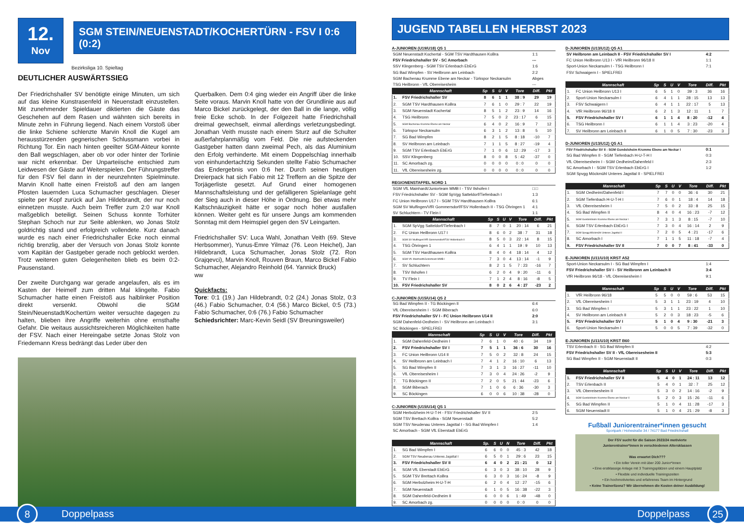12.
Nov
SGM STEIN/NEUENSTADT/KOCHERTÜRN - FSV I 0:6 (0:2)
Bezirksliga 10. Spieltag
DEUTLICHER AUSWÄRTSSIEG
Der Friedrichshaller SV benötigte einige Minuten, um sich auf das kleine Kunstrasenfeld in Neuenstadt einzustellen. Mit zunehmender Spieldauer diktierten die Gäste das Geschehen auf dem Rasen und wähnten sich bereits in Minute zehn in Führung liegend. Nach einem Vorstoß über die linke Schiene schlenzte Marvin Knoll die Kugel am herausstürzenden gegnerischen Schlussmann vorbei in Richtung Tor. Ein nach hinten geeilter SGM-Akteur konnte den Ball wegschlagen, aber ob vor oder hinter der Torlinie war nicht erkennbar. Der Unparteiische entschied zum Leidwesen der Gäste auf Weiterspielen. Der Führungstreffer für den FSV fiel dann in der neunzehnten Spielminute. Marvin Knoll hatte einen Freistoß auf den am langen Pfosten lauernden Luca Schumacher geschlagen. Dieser spielte per Kopf zurück auf Jan Hildebrandt, der nur noch einnetzen musste. Auch beim Treffer zum 2:0 war Knoll maßgeblich beteiligt. Seinen Schuss konnte Torhüter Stephan Schoch nur zur Seite ablenken, wo Jonas Stolz goldrichtig stand und erfolgreich vollendete. Kurz danach wurde es nach einer Friedrichshaller Ecke noch einmal richtig brenzlig, aber der Versuch von Jonas Stolz konnte vom Kapitän der Gastgeber gerade noch geblockt werden. Trotz weiteren guten Gelegenheiten blieb es beim 0:2-Pausenstand.
Der zweite Durchgang war gerade angelaufen, als es im Kasten der Heimelf zum dritten Mal klingelte. Fabio Schumacher hatte einen Freistoß aus halblinker Position direkt versenkt. Obwohl die SGM Stein/Neuenstadt/Kochertürn weiter versuchte dagegen zu halten, blieben ihre Angriffe weiterhin ohne ernsthafte Gefahr. Die weitaus aussichtsreicheren Möglichkeiten hatte der FSV. Nach einer Hereingabe setzte Jonas Stolz von Friedemann Kress bedrängt das Leder über den
Querbalken. Dem 0:4 ging wieder ein Angriff über die linke Seite voraus. Marvin Knoll hatte von der Grundlinie aus auf Marco Bickel zurückgelegt, der den Ball in die lange, völlig freie Ecke schob. In der Folgezeit hatte Friedrichshall dreimal gewechselt, einmal allerdings verletzungsbedingt. Jonathan Veith musste nach einem Sturz auf die Schulter außerfahrplanmäßig vom Feld. Die nie aufsteckenden Gastgeber hatten dann zweimal Pech, als das Aluminium den Erfolg verhinderte. Mit einem Doppelschlag innerhalb von einhundertachtzig Sekunden stellte Fabio Schumacher das Endergebnis von 0:6 her. Durch seinen heutigen Dreierpack hat sich Fabio mit 12 Treffern an die Spitze der Torjägerliste gesetzt. Auf Grund einer homogenen Mannschaftsleistung und der gefälligeren Spielanlage geht der Sieg auch in dieser Höhe in Ordnung. Bei etwas mehr Kaltschnäuzigkeit hätte er sogar noch höher ausfallen können. Weiter geht es für unsere Jungs am kommenden Sonntag mit dem Heimspiel gegen den SV Leingarten.
Friedrichshaller SV: Luca Wahl, Jonathan Veith (69. Steve Herbsommer), Yunus-Emre Yilmaz (76. Leon Heichel), Jan Hildebrandt, Luca Schumacher, Jonas Stolz (72. Ron Grajqevci), Marvin Knoll, Rouven Braun, Marco Bickel Fabio Schumacher, Alejandro Reinhold (64. Yannick Bruck)
ww
Quickfacts:
Tore: 0:1 (19.) Jan Hildebrandt, 0:2 (24.) Jonas Stolz, 0:3 (46.) Fabio Schumacher, 0:4 (56.) Marco Bickel, 0:5 (73.) Fabio Schumacher, 0:6 (76.) Fabio Schumacher
Schiedsrichter: Marc-Kevin Seidl (SV Breuningsweiler)
JUGEND TABELLEN HERBST 2023
A-JUNIOREN (U19/U18) QS 1
| SGM Neuenstadt Kochertal - SGM TSV Hardthausen KoBra | 1:1 |
| FSV Friedrichshaller SV - SC Amorbach | --- |
| SSV Klingenberg - SGM TSV Erlenbach EbErG | 1:6 |
| SG Bad Wimpfen - SV Heilbronn am Leinbach | 2:2 |
| SGM Bachenau Krumme Ebene am Neckar - Türkspor Neckarsulm | Abges |
| TSG Heilbronn - VfL Obereisesheim | --- |
| | Mannschaft | Sp | S | U | V | Tore | Diff. | Pkt |
| --- | --- | --- | --- | --- | --- | --- | --- | --- |
| 1. | FSV Friedrichshaller SV | 8 | 6 | 1 | 1 | 38 : 9 | 29 | 19 |
| 2. | SGM TSV Hardthausen KoBra | 7 | 6 | 1 | 0 | 29 : 7 | 22 | 19 |
| 3. | SGM Neuenstadt Kochertal | 8 | 5 | 1 | 2 | 23 : 9 | 14 | 16 |
| 4. | TSG Heilbronn | 7 | 5 | 0 | 2 | 23 : 17 | 6 | 15 |
| 5. | SGM Bachenau Krumme Ebene am Neckar | 6 | 4 | 0 | 2 | 16 : 9 | 7 | 12 |
| 6. | Türkspor Neckarsulm | 6 | 3 | 1 | 2 | 13 : 8 | 5 | 10 |
| 7. | SG Bad Wimpfen | 8 | 2 | 1 | 5 | 8 : 18 | -10 | 7 |
| 8. | SV Heilbronn am Leinbach | 7 | 1 | 1 | 5 | 8 : 27 | -19 | 4 |
| 9. | SGM TSV Erlenbach EbErG | 7 | 1 | 0 | 6 | 12 : 29 | -17 | 3 |
| 10. | SSV Klingenberg | 8 | 0 | 0 | 8 | 5 : 42 | -37 | 0 |
| 11. | SC Amorbach zg. | 0 | 0 | 0 | 0 | 0 : 0 | 0 | 0 |
| 11. | VfL Obereisesheim zg. | 0 | 0 | 0 | 0 | 0 : 0 | 0 | 0 |
REGIONENSTAFFEL NORD 1
| SGM VfL Mainhardt/Juniorteam MMB I - TSV Ilshofen I | □:□ |
| FSV Friedrichshaller SV - SGM SpVgg Satteldorf/Tiefenbach I | 1:3 |
| FC Union Heilbronn U17 I - SGM TSV Hardthausen KoBra | 6:1 |
| SGM SV Mulfingen/VfR Gommersdorf/FSV Hollenbach II - TSG Öhringen 1 | 4:1 |
| SV Schluchtern - TV Flein I | 1:1 |
| | Mannschaft | Sp | S | U | V | Tore | Diff. | Pkt |
| --- | --- | --- | --- | --- | --- | --- | --- | --- |
| 1. | SGM SpVgg Satteldorf/Tiefenbach I | 8 | 7 | 0 | 1 | 20 : 14 | 6 | 21 |
| 2. | FC Union Heilbronn U17 I | 8 | 6 | 0 | 2 | 38 : 7 | 31 | 18 |
| 3. | SGM SV Mulfingen/VfR Gommersdorf/FSV Hollenbach II | 8 | 5 | 0 | 3 | 22 : 14 | 8 | 15 |
| 4. | TSG Öhringen 1 | 6 | 4 | 1 | 1 | 19 : 9 | 10 | 13 |
| 5. | SGM TSV Hardthausen KoBra | 8 | 4 | 0 | 4 | 18 : 14 | 4 | 12 |
| 6. | SGM VfL Mainhardt/Juniorteam MMB I | 7 | 3 | 0 | 4 | 13 : 14 | -1 | 9 |
| 7. | SV Schluchtern | 8 | 2 | 1 | 5 | 7 : 23 | -16 | 7 |
| 8. | TSV Ilshofen I | 6 | 2 | 0 | 4 | 9 : 20 | -11 | 6 |
| 9. | TV Flein I | 7 | 1 | 2 | 4 | 8 : 16 | -8 | 5 |
| 10. | FSV Friedrichshaller SV | 8 | 0 | 2 | 6 | 4 : 27 | -23 | 2 |
C-JUNIOREN (U15/U14) QS 2
| SG Bad Wimpfen II - TG Böckingen II | 6:4 |
| VfL Obereisesheim I - SGM Biberach | 6:0 |
| FSV Friedrichshaller SV I - FC Union Heilbronn U14 II | 2:0 |
| SGM Dahenfeld-Oedheim I - SV Heilbronn am Leinbach I | 3:1 |
| SC Böckingen - SPIELFREI | |
| | Mannschaft | Sp | S | U | V | Tore | Diff. | Pkt |
| --- | --- | --- | --- | --- | --- | --- | --- | --- |
| 1. | SGM Dahenfeld-Oedheim I | 7 | 6 | 1 | 0 | 40 : 6 | 34 | 19 |
| 2. | FSV Friedrichshaller SV I | 7 | 5 | 1 | 1 | 36 : 6 | 30 | 16 |
| 3. | FC Union Heilbronn U14 II | 7 | 5 | 0 | 2 | 32 : 8 | 24 | 15 |
| 4. | SV Heilbronn am Leinbach I | 7 | 4 | 1 | 2 | 16 : 10 | 6 | 13 |
| 5. | SG Bad Wimpfen II | 7 | 3 | 1 | 3 | 16 : 27 | -11 | 10 |
| 6. | VfL Obereisesheim I | 7 | 3 | 0 | 4 | 24 : 26 | -2 | 9 |
| 7. | TG Böckingen II | 7 | 2 | 0 | 5 | 21 : 44 | -23 | 6 |
| 8. | SGM Biberach | 7 | 1 | 0 | 6 | 6 : 36 | -30 | 3 |
| 9. | SC Böckingen | 6 | 0 | 0 | 6 | 10 : 38 | -28 | 0 |
C-JUNIOREN (U15/U14) QS 1
| SGM Herbolzheim H-U-T-H - FSV Friedrichshaller SV II | 2:5 |
| SGM TSV Brettach KoBra - SGM Neuenstadt | 5:2 |
| SGM TSV Neudenau Unteres Jagsttal I - SG Bad Wimpfen I | 1:4 |
| SC Amorbach - SGM VfL Eberstadt EbErG | |
| | Mannschaft | Sp. | S | U | N | Tore | Diff. | Pkt |
| --- | --- | --- | --- | --- | --- | --- | --- | --- |
| 1. | SG Bad Wimpfen I | 6 | 6 | 0 | 0 | 45 : 3 | 42 | 18 |
| 2. | SGM TSV Neudenau Unteres Jagsttal I | 6 | 5 | 0 | 1 | 29 : 6 | 23 | 15 |
| 3. | FSV Friedrichshaller SV II | 6 | 4 | 0 | 2 | 21 : 21 | 0 | 12 |
| 4. | SGM VfL Eberstadt EbErG | 6 | 3 | 0 | 3 | 38 : 10 | 28 | 9 |
| 5. | SGM TSV Brettach KoBra | 6 | 3 | 0 | 3 | 16 : 24 | -8 | 9 |
| 6. | SGM Herbolzheim H-U-T-H | 6 | 2 | 0 | 4 | 12 : 27 | -15 | 6 |
| 7. | SGM Neuenstadt | 6 | 1 | 0 | 5 | 16 : 38 | -22 | 3 |
| 8. | SGM Dahenfeld-Oedheim II | 6 | 0 | 0 | 6 | 1 : 49 | -48 | 0 |
| 9. | SC Amorbach zg. | 0 | 0 | 0 | 0 | 0 : 0 | 0 | 0 |
D-JUNIOREN (U13/U12) QS A1
| SV Heilbronn am Leinbach II - FSV Friedrichshaller SV I | 4:2 |
| FC Union Heilbronn U13 I - VfR Heilbronn 96/18 II | 1:1 |
| Sport-Union Neckarsulm I - TSG Heilbronn I | 7:1 |
| FSV Schwaigern I - SPIELFREI | |
| | Mannschaft | Sp | S | U | V | Tore | Diff. | Pkt |
| --- | --- | --- | --- | --- | --- | --- | --- | --- |
| 1. | FC Union Heilbronn U13 I | 6 | 5 | 1 | 0 | 39 : 3 | 36 | 16 |
| 2. | Sport-Union Neckarsulm I | 6 | 4 | 1 | 1 | 28 : 15 | 13 | 13 |
| 3. | FSV Schwaigern I | 6 | 4 | 1 | 1 | 22 : 17 | 5 | 13 |
| 4. | VfR Heilbronn 96/18 II | 6 | 2 | 1 | 3 | 12 : 11 | 1 | 7 |
| 5. | FSV Friedrichshaller SV I | 6 | 1 | 1 | 4 | 8 : 20 | -12 | 4 |
| 6. | TSG Heilbronn I | 6 | 1 | 1 | 4 | 3 : 23 | -20 | 4 |
| 7. | SV Heilbronn am Leinbach II | 6 | 1 | 0 | 5 | 7 : 30 | -23 | 3 |
D-JUNIOREN (U13/U12) QS A1
| FSV Friedrichshaller SV II - SGM Gundelsheim Krumme Ebene am Neckar I | 0:1 |
| SG Bad Wimpfen II - SGM Tiefenbach H-U-T-H I | 0:3 |
| VfL Obereisesheim I - SGM Oedheim/Dahenfeld I | 2:3 |
| SC Amorbach I - SGM TSV Erlenbach EbErG I | 1:2 |
| SGM Spvgg Möckmühl Unteres Jagsttal II - SPIELFREI | |
| | Mannschaft | Sp | S | U | V | Tore | Diff. | Pkt |
| --- | --- | --- | --- | --- | --- | --- | --- | --- |
| 1. | SGM Oedheim/Dahenfeld I | 7 | 7 | 0 | 0 | 36 : 6 | 30 | 21 |
| 2. | SGM Tiefenbach H-U-T-H I | 7 | 6 | 0 | 1 | 18 : 4 | 14 | 18 |
| 3. | VfL Obereisesheim I | 7 | 5 | 0 | 2 | 33 : 8 | 25 | 15 |
| 4. | SG Bad Wimpfen II | 8 | 4 | 0 | 4 | 16 : 23 | -7 | 12 |
| 5. | SGM Gundelsheim Krumme Ebene am Neckar I | 7 | 3 | 1 | 3 | 8 : 15 | -7 | 10 |
| 6. | SGM TSV Erlenbach EbErG I | 7 | 3 | 0 | 4 | 16 : 14 | 2 | 9 |
| 7. | SGM Spvgg Möckmühl Unteres Jagsttal II | 7 | 2 | 0 | 5 | 4 : 21 | -17 | 6 |
| 8. | SC Amorbach I | 7 | 1 | 1 | 5 | 11 : 18 | -7 | 4 |
| 9. | FSV Friedrichshaller SV II | 7 | 0 | 0 | 7 | 8 : 41 | -33 | 0 |
E-JUNIOREN (U11/U10) KRST A52
| Sport-Union Neckarsulm I - SG Bad Wimpfen I | 1:4 |
| FSV Friedrichshaller SV I - SV Heilbronn am Leinbach II | 3:4 |
| VfR Heilbronn 96/18 - VfL Obereisesheim I | 9:1 |
| | Mannschaft | Sp | S | U | V | Tore | Diff. | Pkt |
| --- | --- | --- | --- | --- | --- | --- | --- | --- |
| 1. | VfR Heilbronn 96/18 | 5 | 5 | 0 | 0 | 59 : 6 | 53 | 15 |
| 2. | VfL Obereisesheim I | 5 | 3 | 1 | 1 | 23 : 19 | 4 | 10 |
| 3. | SG Bad Wimpfen I | 5 | 3 | 1 | 1 | 23 : 22 | 1 | 10 |
| 4. | SV Heilbronn am Leinbach II | 5 | 2 | 0 | 3 | 18 : 23 | -5 | 6 |
| 5. | FSV Friedrichshaller SV I | 5 | 1 | 0 | 4 | 9 : 30 | -21 | 3 |
| 6. | Sport-Union Neckarsulm I | 5 | 0 | 0 | 5 | 7 : 39 | -32 | 0 |
E-JUNIOREN (U11/U10) KRST B60
| TSV Erlenbach II - SG Bad Wimpfen II | 4:2 |
| FSV Friedrichshaller SV II - VfL Obereisesheim II | 5:3 |
| SG Bad Wimpfen II - SGM Neuenstadt II | 0:3 |
| | Mannschaft | Sp | S | U | V | Tore | Diff. | Pkt |
| --- | --- | --- | --- | --- | --- | --- | --- | --- |
| 1. | FSV Friedrichshaller SV II | 5 | 4 | 0 | 1 | 24 : 11 | 13 | 12 |
| 2. | TSV Erlenbach II | 5 | 4 | 0 | 1 | 32 : 7 | 25 | 12 |
| 3. | VfL Obereisesheim II | 5 | 3 | 0 | 2 | 14 : 16 | -2 | 9 |
| 4. | SGM Gundelsheim Krumme Ebene am Neckar II | 5 | 2 | 0 | 3 | 15 : 26 | -11 | 6 |
| 5. | SG Bad Wimpfen II | 5 | 1 | 0 | 4 | 11 : 28 | -17 | 3 |
| 6. | SGM Neuenstadt II | 5 | 1 | 0 | 4 | 21 : 29 | -8 | 3 |
Fußball Juniorentrainer*innen gesucht
Sportpark / Hohestraße 34 / 74177 Bad Friedrichshall
Der FSV sucht für die Saison 2023/24 motivierte
Juniorentrainer*innen in verschiedenen Altersklassen
Was erwartet Dich???
• Ein toller Verein mit über 200 Junior*innen
• Eine erstklassige Anlage mit 3 Trainingsplätzen und einem Hauptplatz
• Flexible und individuelle Trainingszeiten
• Ein hochmotiviertes und erfahrenes Team im Hintergrund
• Keine Trainerlizenz? Wir übernehmen die Kosten deiner Ausbildung!
8 Doppelpass Doppelpass 25